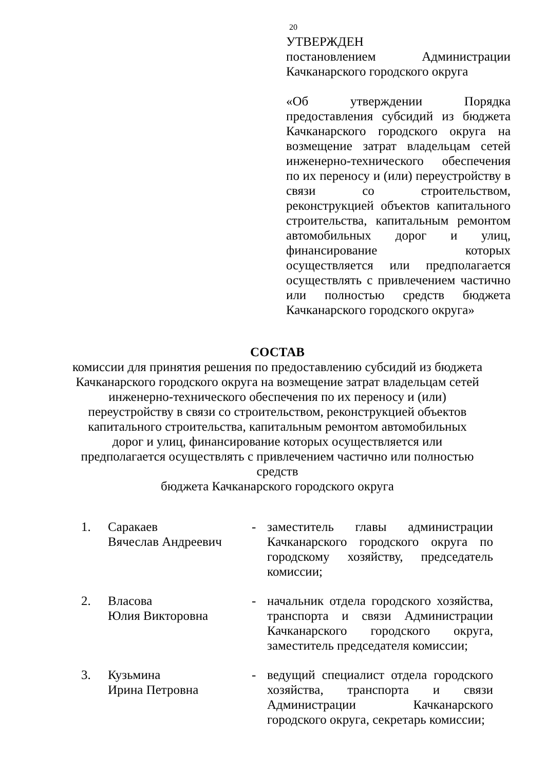20
УТВЕРЖДЕН
постановлением Администрации Качканарского городского округа
«Об утверждении Порядка предоставления субсидий из бюджета Качканарского городского округа на возмещение затрат владельцам сетей инженерно-технического обеспечения по их переносу и (или) переустройству в связи со строительством, реконструкцией объектов капитального строительства, капитальным ремонтом автомобильных дорог и улиц, финансирование которых осуществляется или предполагается осуществлять с привлечением частично или полностью средств бюджета Качканарского городского округа»
СОСТАВ
комиссии для принятия решения по предоставлению субсидий из бюджета Качканарского городского округа на возмещение затрат владельцам сетей инженерно-технического обеспечения по их переносу и (или) переустройству в связи со строительством, реконструкцией объектов капитального строительства, капитальным ремонтом автомобильных дорог и улиц, финансирование которых осуществляется или предполагается осуществлять с привлечением частично или полностью средств
бюджета Качканарского городского округа
1. Саракаев
Вячеслав Андреевич
- заместитель главы администрации Качканарского городского округа по городскому хозяйству, председатель комиссии;
2. Власова
Юлия Викторовна
- начальник отдела городского хозяйства, транспорта и связи Администрации Качканарского городского округа, заместитель председателя комиссии;
3. Кузьмина
Ирина Петровна
- ведущий специалист отдела городского хозяйства, транспорта и связи Администрации Качканарского городского округа, секретарь комиссии;